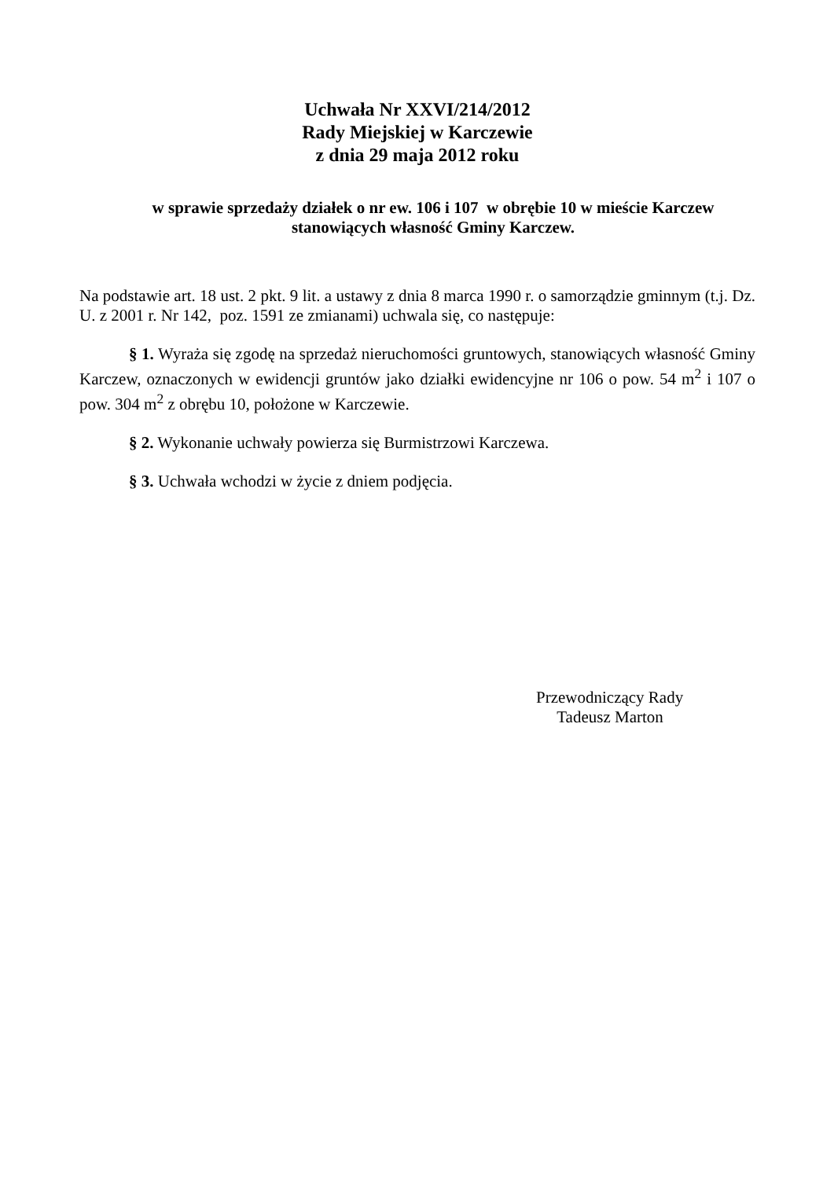Uchwała Nr XXVI/214/2012
Rady Miejskiej w Karczewie
z dnia 29 maja 2012 roku
w sprawie sprzedaży działek o nr ew. 106 i 107 w obrębie 10 w mieście Karczew
stanowiących własność Gminy Karczew.
Na podstawie art. 18 ust. 2 pkt. 9 lit. a ustawy z dnia 8 marca 1990 r. o samorządzie gminnym (t.j. Dz. U. z 2001 r. Nr 142, poz. 1591 ze zmianami) uchwala się, co następuje:
§ 1. Wyraża się zgodę na sprzedaż nieruchomości gruntowych, stanowiących własność Gminy Karczew, oznaczonych w ewidencji gruntów jako działki ewidencyjne nr 106 o pow. 54 m<sup>2</sup> i 107 o pow. 304 m<sup>2</sup> z obrębu 10, położone w Karczewie.
§ 2. Wykonanie uchwały powierza się Burmistrzowi Karczewa.
§ 3. Uchwała wchodzi w życie z dniem podjęcia.
Przewodniczący Rady
Tadeusz Marton